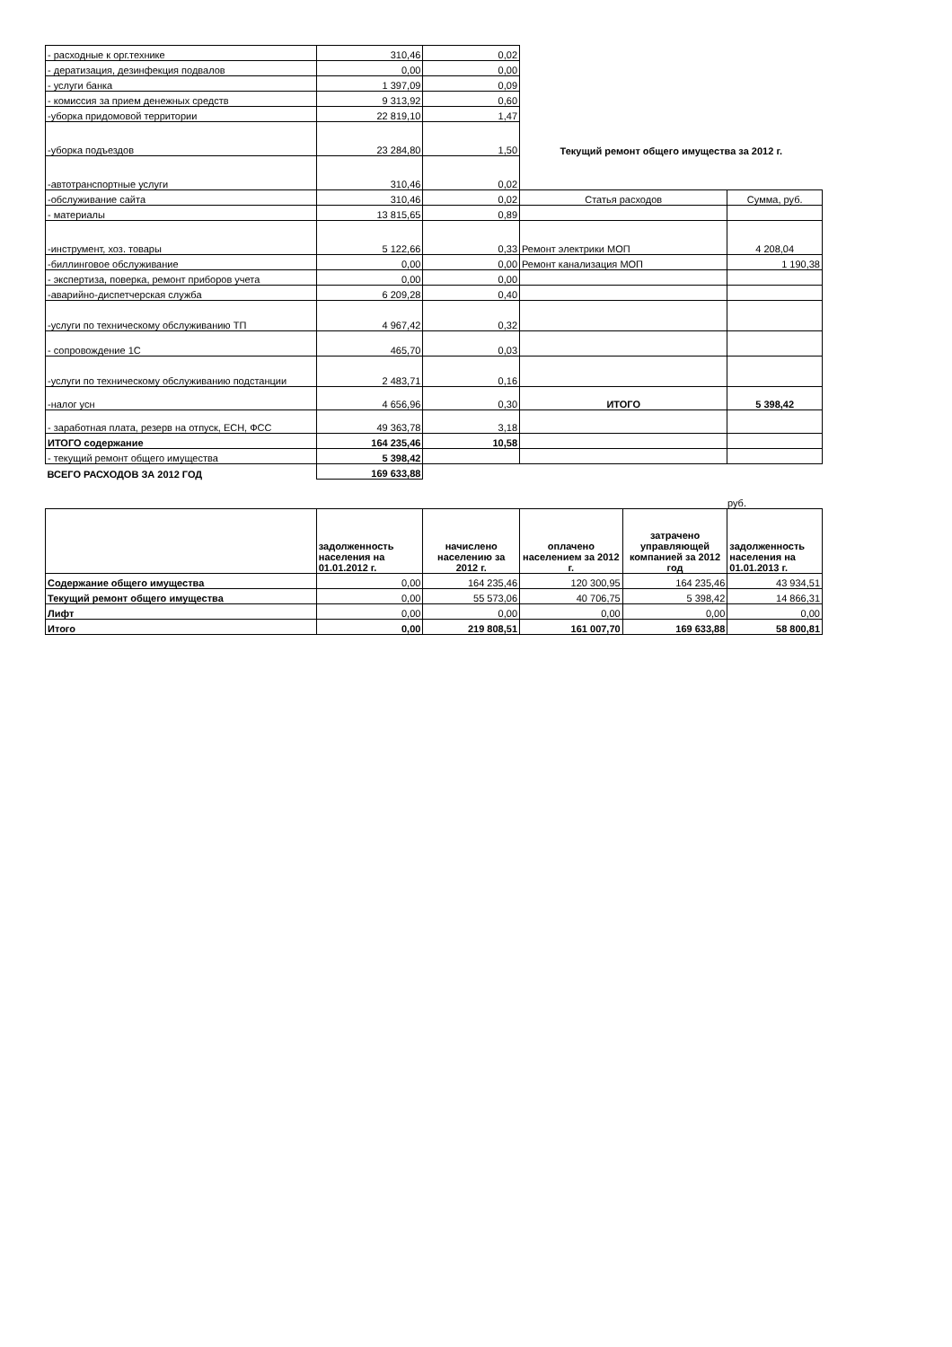| - расходные к орг.технике | 310,46 | 0,02 | | |
| - дератизация, дезинфекция подвалов | 0,00 | 0,00 | | |
| - услуги банка | 1 397,09 | 0,09 | | |
| - комиссия за прием денежных средств | 9 313,92 | 0,60 | | |
| -уборка придомовой территории | 22 819,10 | 1,47 | | |
| -уборка подъездов | 23 284,80 | 1,50 | Текущий ремонт общего имущества за 2012 г. | |
| -автотранспортные услуги | 310,46 | 0,02 | | |
| -обслуживание сайта | 310,46 | 0,02 | Статья расходов | Сумма, руб. |
| - материалы | 13 815,65 | 0,89 | | |
| -инструмент, хоз. товары | 5 122,66 | 0,33 | Ремонт электрики МОП | 4 208,04 |
| -биллинговое обслуживание | 0,00 | 0,00 | Ремонт канализация МОП | 1 190,38 |
| - экспертиза, поверка, ремонт приборов учета | 0,00 | 0,00 | | |
| -аварийно-диспетчерская служба | 6 209,28 | 0,40 | | |
| -услуги по техническому обслуживанию ТП | 4 967,42 | 0,32 | | |
| - сопровождение 1С | 465,70 | 0,03 | | |
| -услуги по техническому обслуживанию подстанции | 2 483,71 | 0,16 | | |
| -налог усн | 4 656,96 | 0,30 | ИТОГО | 5 398,42 |
| - заработная плата, резерв на отпуск, ЕСН, ФСС | 49 363,78 | 3,18 | | |
| ИТОГО содержание | 164 235,46 | 10,58 | | |
| - текущий ремонт общего имущества | 5 398,42 | | | |
| ВСЕГО РАСХОДОВ ЗА 2012 ГОД | 169 633,88 | | | |
руб.
| | задолженность населения на 01.01.2012 г. | начислено населению за 2012 г. | оплачено населением за 2012 г. | затрачено управляющей компанией за 2012 год | задолженность населения на 01.01.2013 г. |
| Содержание общего имущества | 0,00 | 164 235,46 | 120 300,95 | 164 235,46 | 43 934,51 |
| Текущий ремонт общего имущества | 0,00 | 55 573,06 | 40 706,75 | 5 398,42 | 14 866,31 |
| Лифт | 0,00 | 0,00 | 0,00 | 0,00 | 0,00 |
| Итого | 0,00 | 219 808,51 | 161 007,70 | 169 633,88 | 58 800,81 |